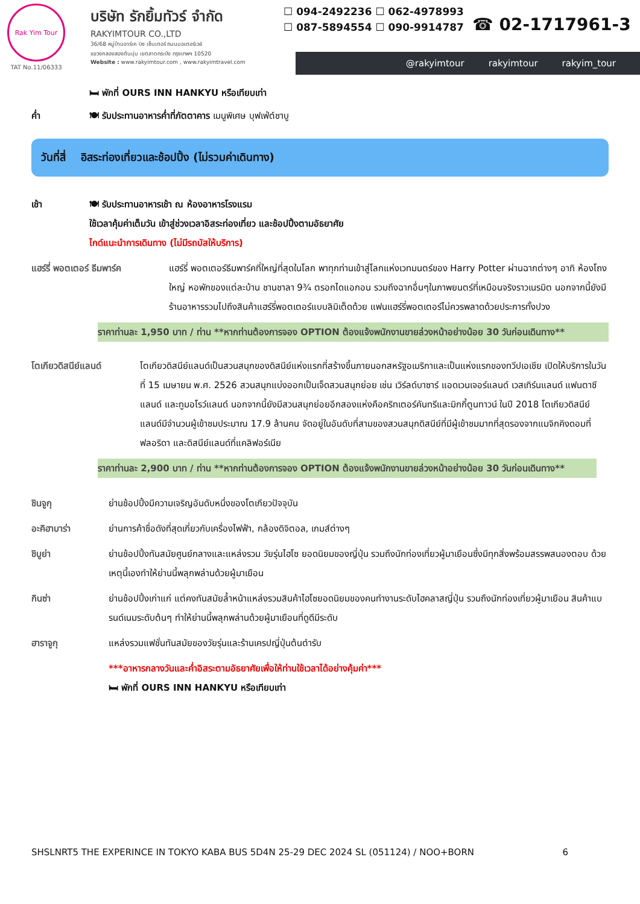Rak Yim Tour
TAT No.11/06333
บริษัท รักยิ้มทัวร์ จำกัด
RAKYIMTOUR CO.,LTD
36/68 หมู่บ้านอาร์เค บิซ เซ็นเตอร์ ถนนมอเตอร์เวย์
แขวงคลองสองต้นนุ่น เขตลาดกระบัง กรุงเทพฯ 10520
Website : www.rakyimtour.com , www.rakyimtravel.com
☐ 094-2492236 ☐ 062-4978993
☐ 087-5894554 ☐ 090-9914787
☎ 02-1717961-3
@rakyimtour rakyimtour rakyim_tour
🛏 พักที่ OURS INN HANKYU หรือเทียบเท่า
ค่ำ 🍽 รับประทานอาหารค่ำที่ภัตตาคาร เมนูพิเศษ บุฟเฟ่ต์ชาบู
วันที่สี่ อิสระท่องเที่ยวและช้อปปิ้ง (ไม่รวมค่าเดินทาง)
เช้า 🍽 รับประทานอาหารเช้า ณ ห้องอาหารโรงแรม
ใช้เวลาคุ้มค่าเต็มวัน เข้าสู่ช่วงเวลาอิสระท่องเที่ยว และช้อปปิ้งตามอัธยาศัย
ไกด์แนะนำการเดินทาง (ไม่มีรถบัสให้บริการ)
แฮร์รี่ พอตเตอร์ ธีมพาร์ค แฮร์รี่ พอตเตอร์ธีมพาร์คที่ใหญ่ที่สุดในโลก พาทุกท่านเข้าสู่โลกแห่งเวทมนตร์ของ Harry Potter ผ่านฉากต่างๆ อาทิ ห้องโถงใหญ่ หอพักของแต่ละบ้าน ชานชาลา 9¾ ตรอกไดแอกอน รวมถึงฉากอื่นๆในภาพยนตร์ที่เหมือนจริงราวเนรมิต นอกจากนี้ยังมีร้านอาหารรวมไปถึงสินค้าแฮร์รี่พอตเตอร์แบบลิมิเต็ดด้วย แฟนแฮร์รี่พอตเตอร์ไม่ควรพลาดด้วยประการทั้งปวง
ราคาท่านละ 1,950 บาท / ท่าน **หากท่านต้องการจอง OPTION ต้องแจ้งพนักงานขายล่วงหน้าอย่างน้อย 30 วันก่อนเดินทาง**
โตเกียวดิสนีย์แลนด์ โตเกียวดิสนีย์แลนด์เป็นสวนสนุกของดิสนีย์แห่งแรกที่สร้างขึ้นภายนอกสหรัฐอเมริกาและเป็นแห่งแรกของทวีปเอเชีย เปิดให้บริการในวันที่ 15 เมษายน พ.ศ. 2526 สวนสนุกแบ่งออกเป็นเจ็ดสวนสนุกย่อย เช่น เวิร์ลด์บาซาร์ แอดเวนเจอร์แลนด์ เวสเทิร์นแลนด์ แฟนตาซีแลนด์ และทูมอโรว์แลนด์ นอกจากนี้ยังมีสวนสนุกย่อยอีกสองแห่งคือคริทเตอร์คันทรีและมิกกี้ตูนทาวน์ ในปี 2018 โตเกียวดิสนีย์แลนด์มีจำนวนผู้เข้าชมประมาณ 17.9 ล้านคน จัดอยู่ในอันดับที่สามของสวนสนุกดิสนีย์ที่มีผู้เข้าชมมากที่สุดรองจากแมจิกคิงดอมที่ฟลอริดา และดิสนีย์แลนด์ที่แคลิฟอร์เนีย
ราคาท่านละ 2,900 บาท / ท่าน **หากท่านต้องการจอง OPTION ต้องแจ้งพนักงานขายล่วงหน้าอย่างน้อย 30 วันก่อนเดินทาง**
ชินจูกุ ย่านช้อปปิ้งมีความเจริญอันดับหนึ่งของโตเกียวปัจจุบัน
อะคิฮาบาร่า ย่านการค้าชื่อดังที่สุดเกี่ยวกับเครื่องไฟฟ้า, กล้องดิจิตอล, เกมส์ต่างๆ
ชิบูย่า ย่านช้อปปิ้งทันสมัยศูนย์กลางและแหล่งรวม วัยรุ่นไฮโซ ยอดนิยมของญี่ปุ่น รวมถึงนักท่องเที่ยวผู้มาเยือนซึ่งมีทุกสิ่งพร้อมสรรพสนองตอบ ด้วยเหตุนี้เองทำให้ย่านนี้พลุกพล่านด้วยผู้มาเยือน
กินซ่า ย่านช้อปปิ้งเก่าแก่ แต่คงทันสมัยล้ำหน้าแหล่งรวมสินค้าไฮโซยอดนิยมของคนทำงานระดับไฮคลาสญี่ปุ่น รวมถึงนักท่องเที่ยวผู้มาเยือน สินค้าแบรนด์เนมระดับต้นๆ ทำให้ย่านนี้พลุกพล่านด้วยผู้มาเยือนที่ดูดีมีระดับ
ฮาราจูกุ แหล่งรวมแฟชั่นทันสมัยของวัยรุ่นและร้านเครปญี่ปุ่นต้นตำรับ
***อาหารกลางวันและค่ำอิสระตามอัธยาศัยเพื่อให้ท่านใช้เวลาได้อย่างคุ้มค่า***
🛏 พักที่ OURS INN HANKYU หรือเทียบเท่า
SHSLNRT5 THE EXPERINCE IN TOKYO KABA BUS 5D4N 25-29 DEC 2024 SL (051124) / NOO+BORN 6